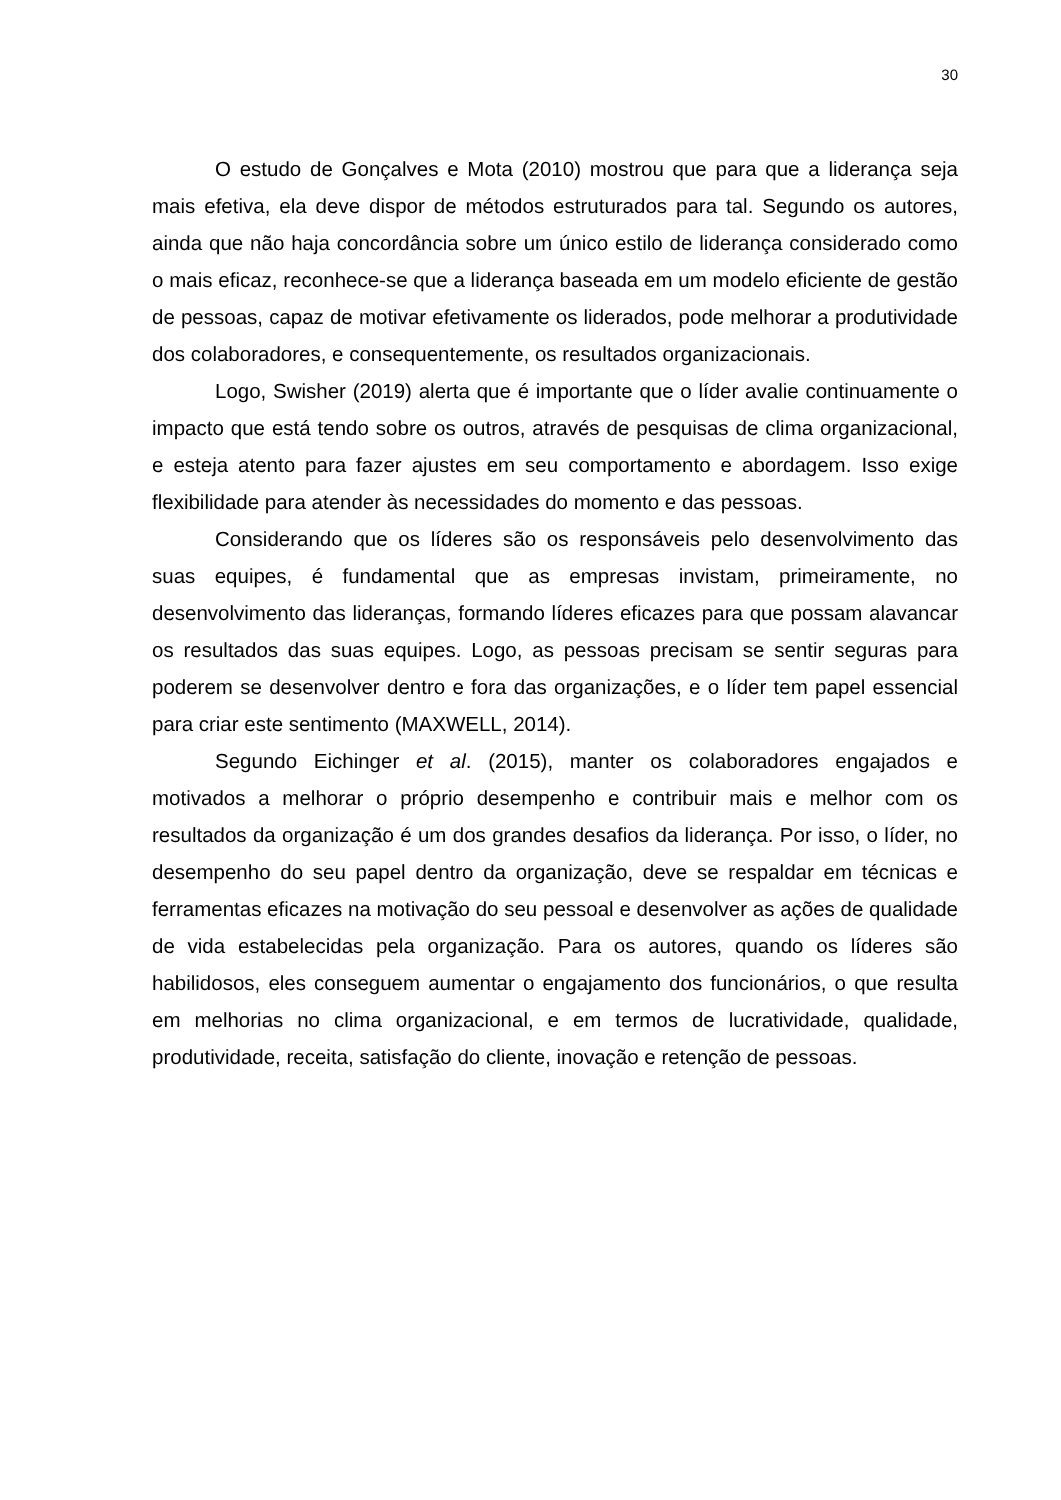30
O estudo de Gonçalves e Mota (2010) mostrou que para que a liderança seja mais efetiva, ela deve dispor de métodos estruturados para tal. Segundo os autores, ainda que não haja concordância sobre um único estilo de liderança considerado como o mais eficaz, reconhece-se que a liderança baseada em um modelo eficiente de gestão de pessoas, capaz de motivar efetivamente os liderados, pode melhorar a produtividade dos colaboradores, e consequentemente, os resultados organizacionais.
Logo, Swisher (2019) alerta que é importante que o líder avalie continuamente o impacto que está tendo sobre os outros, através de pesquisas de clima organizacional, e esteja atento para fazer ajustes em seu comportamento e abordagem. Isso exige flexibilidade para atender às necessidades do momento e das pessoas.
Considerando que os líderes são os responsáveis pelo desenvolvimento das suas equipes, é fundamental que as empresas invistam, primeiramente, no desenvolvimento das lideranças, formando líderes eficazes para que possam alavancar os resultados das suas equipes. Logo, as pessoas precisam se sentir seguras para poderem se desenvolver dentro e fora das organizações, e o líder tem papel essencial para criar este sentimento (MAXWELL, 2014).
Segundo Eichinger et al. (2015), manter os colaboradores engajados e motivados a melhorar o próprio desempenho e contribuir mais e melhor com os resultados da organização é um dos grandes desafios da liderança. Por isso, o líder, no desempenho do seu papel dentro da organização, deve se respaldar em técnicas e ferramentas eficazes na motivação do seu pessoal e desenvolver as ações de qualidade de vida estabelecidas pela organização. Para os autores, quando os líderes são habilidosos, eles conseguem aumentar o engajamento dos funcionários, o que resulta em melhorias no clima organizacional, e em termos de lucratividade, qualidade, produtividade, receita, satisfação do cliente, inovação e retenção de pessoas.